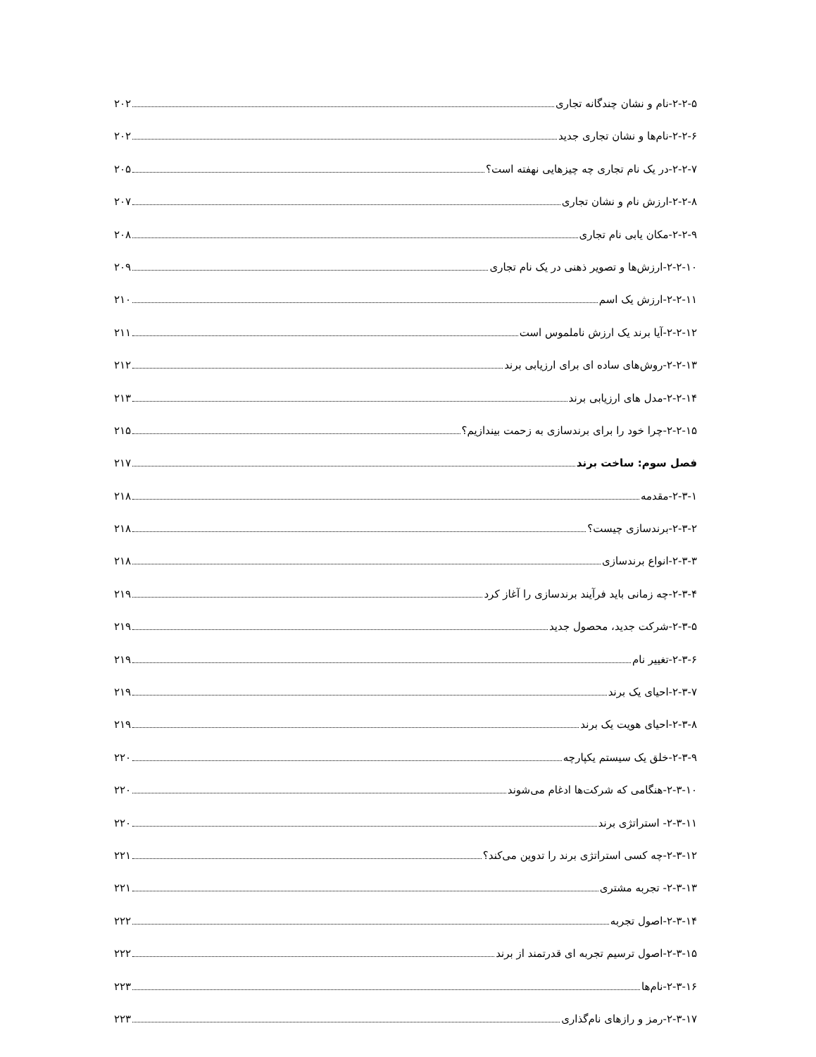۲-۲-۵-نام و نشان چندگانه تجاری ۲۰۲
۲-۲-۶-نام‌ها و نشان تجاری جدید ۲۰۲
۲-۲-۷-در یک نام تجاری چه چیزهایی نهفته است؟ ۲۰۵
۲-۲-۸-ارزش نام و نشان تجاری ۲۰۷
۲-۲-۹-مکان یابی نام تجاری ۲۰۸
۲-۲-۱۰-ارزش‌ها و تصویر ذهنی در یک نام تجاری ۲۰۹
۲-۲-۱۱-ارزش یک اسم ۲۱۰
۲-۲-۱۲-آیا برند یک ارزش ناملموس است ۲۱۱
۲-۲-۱۳-روش‌های ساده ای برای ارزیابی برند ۲۱۲
۲-۲-۱۴-مدل های ارزیابی برند ۲۱۳
۲-۲-۱۵-چرا خود را برای برندسازی به زحمت بیندازیم؟ ۲۱۵
فصل سوم: ساخت برند ۲۱۷
۲-۳-۱-مقدمه ۲۱۸
۲-۳-۲-برندسازی چیست؟ ۲۱۸
۲-۳-۳-انواع برندسازی ۲۱۸
۲-۳-۴-چه زمانی باید فرآیند برندسازی را آغاز کرد ۲۱۹
۲-۳-۵-شرکت جدید، محصول جدید ۲۱۹
۲-۳-۶-تغییر نام ۲۱۹
۲-۳-۷-احیای یک برند ۲۱۹
۲-۳-۸-احیای هویت یک برند ۲۱۹
۲-۳-۹-خلق یک سیستم یکپارچه ۲۲۰
۲-۳-۱۰-هنگامی که شرکت‌ها ادغام می‌شوند ۲۲۰
۲-۳-۱۱- استراتژی برند ۲۲۰
۲-۳-۱۲-چه کسی استراتژی برند را تدوین می‌کند؟ ۲۲۱
۲-۳-۱۳- تجربه مشتری ۲۲۱
۲-۳-۱۴-اصول تجربه ۲۲۲
۲-۳-۱۵-اصول ترسیم تجربه ای قدرتمند از برند ۲۲۲
۲-۳-۱۶-نام‌ها ۲۲۳
۲-۳-۱۷-رمز و رازهای نام‌گذاری ۲۲۳